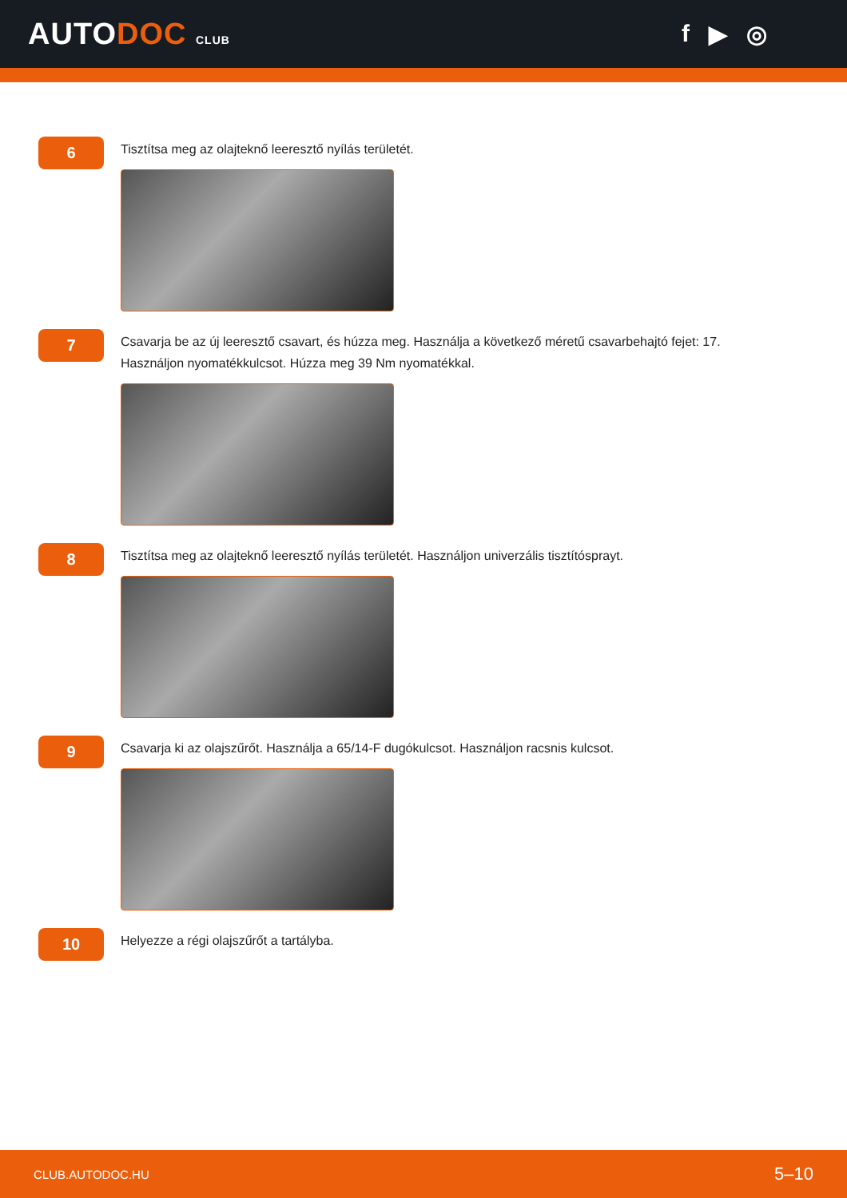AUTODOC CLUB
f ▶ ◎
6
Tisztítsa meg az olajteknő leeresztő nyílás területét.
7
Csavarja be az új leeresztő csavart, és húzza meg. Használja a következő méretű csavarbehajtó fejet: 17.
Használjon nyomatékkulcsot. Húzza meg 39 Nm nyomatékkal.
8
Tisztítsa meg az olajteknő leeresztő nyílás területét. Használjon univerzális tisztítósprayt.
9
Csavarja ki az olajszűrőt. Használja a 65/14-F dugókulcsot. Használjon racsnis kulcsot.
10
Helyezze a régi olajszűrőt a tartályba.
CLUB.AUTODOC.HU 5–10